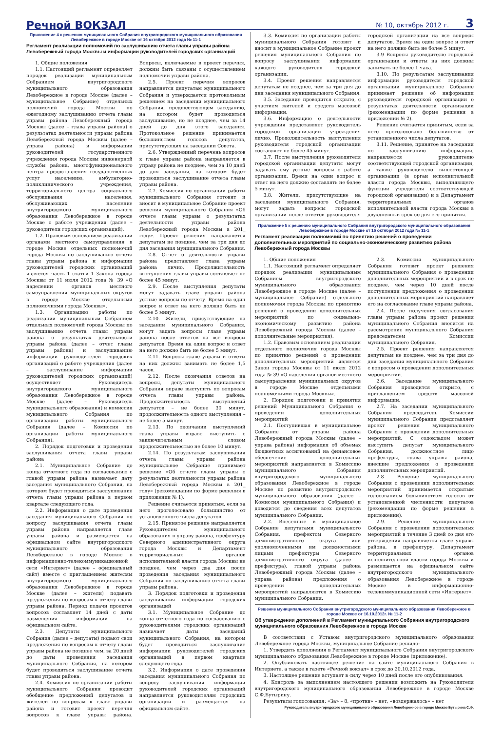Речной ВОКЗАЛ
№ 10, октябрь 2012 г. 3
Приложение 4 к решению муниципального Собрания внутригородского муниципального образования Левобережное в городе Москве от 16 октября 2012 года № 11-1
Регламент реализации полномочий по заслушиванию отчета главы управы района Левобережный города Москвы и информации руководителей городских организаций
1. Общие положения
1.1. Настоящий регламент определяет порядок реализации муниципальным Собранием внутригородского муниципального образования Левобережное в городе Москве (далее – муниципальное Собрание) отдельных полномочий города Москвы по ежегодному заслушиванию отчета главы управы района Левобережный города Москвы (далее – глава управы района) о результатах деятельности управы района Левобережный города Москвы (далее – управа района) и информации руководителей государственного учреждения города Москвы инженерной службы района, многофункционального центра предоставления государственных услуг населению, амбулаторно-поликлинического учреждения, территориального центра социального обслуживания населения, обслуживающих население внутригородского муниципального образования Левобережное в городе Москве о работе учреждения (далее – руководители городских организаций).
1.2. Правовым основанием реализации органами местного самоуправления в городе Москве отдельных полномочий города Москвы по заслушиванию отчета главы управы района и информации руководителей городских организаций является часть 1 статьи 1 Закона города Москвы от 11 июля 2012 года № 39 «О наделении органов местного самоуправления муниципальных округов в городе Москве отдельными полномочиями города Москвы».
1.3. Организацию работы по реализации муниципальным Собранием отдельных полномочий города Москвы по заслушиванию отчета главы управы района о результатах деятельности управы района (далее – отчет главы управы района) и заслушиванию информации руководителей городских организаций о работе учреждения (далее – заслушивание информации руководителей городских организаций) осуществляет Руководитель внутригородского муниципального образования Левобережное в городе Москве (далее – Руководитель муниципального образования) и комиссия муниципального Собрания по организации работы муниципального Собрания (далее – Комиссия по организации работы муниципального Собрания).
2. Порядок подготовки и проведения заслушивания отчета главы управы района
2.1. Муниципальное Собрание до конца отчетного года по согласованию с главой управы района назначает дату заседания муниципального Собрания, на котором будет проводиться заслушивание отчета главы управы района в первом квартале следующего года.
2.2. Информация о дате проведения заседания муниципального Собрания по вопросу заслушивания отчета главы управы района направляется главе управы района и размещается на официальном сайте внутригородского муниципального образования Левобережное в городе Москве в информационно-телекоммуникационной сети «Интернет» (далее – официальный сайт) вместе с приглашением жителям внутригородского муниципального образования Левобережное в городе Москве (далее – жители) подавать предложения по вопросам к отчету главы управы района. Период подачи проектов вопросов составляет 14 дней с даты размещения информации на официальном сайте.
2.3. Депутаты муниципального Собрания (далее – депутаты) подают свои предложения по вопросам к отчету главы управы района не позднее чем, за 20 дней до даты проведения заседания муниципального Собрания, на котором будет проводиться заслушивание отчета главы управы района.
2.4. Комиссия по организации работы муниципального Собрания проводит обобщение предложений депутатов и жителей по вопросам к главе управы района и готовит проект перечня вопросов к главе управы района. Вопросы, включаемые в проект перечня, должны быть связаны с осуществлением полномочий управы района.
2.5. Проект перечня вопросов направляется депутатам муниципального Собрания и утверждается протокольным решением на заседании муниципального Собрания, предшествующем заседанию, на котором будет проводиться заслушивание, но не позднее, чем за 14 дней до дня этого заседания. Протокольное решение принимается большинством голосов депутатов, присутствующих на заседании Совета.
2.6. Утвержденный перечень вопросов к главе управы района направляется в управу района не позднее, чем за 10 дней до дня заседания, на котором будет проводиться заслушивание отчета главы управы района.
2.7. Комиссия по организации работы муниципального Собрания готовит и вносит в муниципальное Собрание проект решения муниципального Собрания «Об отчете главы управы о результатах деятельности управы района Левобережный города Москвы в 201_ году». Проект решения направляется депутатам не позднее, чем за три дня до дня заседания муниципального Собрания.
2.8. Отчет о деятельности управы района представляет глава управы района лично. Продолжительность выступления главы управы составляет не более 45 минут.
2.9. После выступления депутаты могут задавать главе управы района устные вопросы по отчету. Время на один вопрос и ответ на него должно быть не более 5 минут.
2.10. Жители, присутствующие на заседании муниципального Собрания, могут задать вопросы главе управы района после ответов на все вопросы депутатов. Время на один вопрос и ответ на него должно быть не более 5 минут.
2.11. Вопросы главе управы и ответы на них должны занимать не более 1,5 часов.
2.12. После окончания ответов на вопросы, депутаты муниципального Собрания вправе выступить по вопросам отчета главы управы района. Продолжительность выступлений депутатов – не более 30 минут, продолжительность одного выступления – не более 5 минут.
2.13. По окончании выступлений глава управы вправе выступить с заключительным словом продолжительностью не более 10 минут.
2.14. По результатам заслушивания отчета главы управы района муниципальное Собрание принимает решение «Об отчете главы управы о результатах деятельности управы района Левобережный города Москвы в 201_ году» (рекомендации по форме решения в приложении № 1).
Решение считается принятым, если за него проголосовало большинство от установленного числа депутатов.
2.15. Принятое решение направляется Руководителем муниципального образования в управу района, префектуру Северного административного округа города Москвы и Департамент территориальных органов исполнительной власти города Москвы не позднее, чем через два дня после проведения заседания муниципального Собрания по заслушиванию отчета главы управы района.
3. Порядок подготовки и проведения заслушивания информации городских организаций
3.1. Муниципальное Собрание до конца отчетного года по согласованию с руководителями городских организаций назначает даты заседаний муниципального Собрания, на котором будет проводиться заслушивание информации руководителей городских организаций в первом квартале следующего года.
3.2. Информация о дате проведения заседания муниципального Собрания по вопросу заслушивания информации руководителей городских организаций направляется руководителям городских организаций и размещается на официальном сайте.
3.3. Комиссия по организации работы муниципального Собрания готовит и вносит в муниципальное Собрание проект решения муниципального Собрания по вопросу заслушивания информации каждого руководителя городской организации.
3.4. Проект решения направляется депутатам не позднее, чем за три дня до дня заседания муниципального Собрания.
3.5. Заседание проводится открыто, с участием жителей и средств массовой информации.
3.6. Информацию о деятельности учреждения представляет руководитель городской организации учреждения лично. Продолжительность выступления руководителя городской организации составляет не более 45 минут.
3.7. После выступления руководителя городской организации депутаты могут задавать ему устные вопросы о работе организации. Время на один вопрос и ответ на него должно составлять не более 5 минут.
3.8. Жители, присутствующие на заседании муниципального Собрания, могут задать вопросы городской организации после ответов руководителя городской организации на все вопросы депутатов. Время на один вопрос и ответ на него должно быть не более 5 минут.
3.9 Вопросы руководителю городской организации и ответы на них должны занимать не более 1 часа.
3.10. По результатам заслушивания информации руководителя городской организации муниципальное Собрание принимает решение об информации руководителя городской организации о результатах деятельности организации (рекомендации по форме решения в приложении № 2).
Решение считается принятым, если за него проголосовало большинство от установленного числа депутатов.
3.11. Решение, принятое на заседании по заслушиванию информации, направляется руководителю соответствующей городской организации, а также руководителю вышестоящей организации (в орган исполнительной власти города Москвы, выполняющего функции учредителя соответствующей городской организации) и в Департамент территориальных органов исполнительной власти города Москвы в двухдневный срок со дня его принятия.
Приложение 5 к решению муниципального Собрания внутригородского муниципального образования Левобережное в городе Москве от 16 октября 2012 года № 11-1
Регламент реализации полномочий по принятию решений о проведении дополнительных мероприятий по социально-экономическому развитию района Левобережный города Москвы
1. Общие положения
1.1. Настоящий регламент определяет порядок реализации муниципальным Собранием внутригородского муниципального образования Левобережное в городе Москве (далее – муниципальное Собрание) отдельного полномочия города Москвы по принятию решений о проведении дополнительных мероприятий по социально-экономическому развитию района Левобережный города Москвы (далее – дополнительные мероприятия).
1.2. Правовым основанием реализации отдельного полномочия города Москвы по принятию решений о проведении дополнительных мероприятий является Закон города Москвы от 11 июля 2012 года № 39 «О наделении органов местного самоуправления муниципальных округов в городе Москве отдельными полномочиями города Москвы».
2. Порядок подготовки и принятия решений Муниципального Собрания о проведении дополнительных мероприятий
2.1. Поступившая в муниципальное Собрание от управы района Левобережный города Москвы (далее – управа района) информация об объемах бюджетных ассигнований на финансовое обеспечение дополнительных мероприятий направляется в Комиссию муниципального Собрания внутригородского муниципального образования Левобережное в городе Москве по развитию внутригородского муниципального образования (далее – Комиссия муниципального Собрания) и доводится до сведения всех депутатов муниципального Собрания.
2.2. Внесенные в муниципальное Собрание депутатами муниципального Собрания, префектом Северного административного округа или уполномоченными им должностными лицами префектуры Северного административного округа (далее – префектура), главой управы района Левобережный города Москвы (далее – управа района) предложения о проведении дополнительных мероприятий направляются в Комиссию муниципального Собрания.
2.3. Комиссия муниципального Собрания готовит проект решения муниципального Собрания о проведении дополнительных мероприятий и в срок не позднее, чем через 10 дней после поступления предложения о проведении дополнительных мероприятий направляет его на согласование главе управы района.
2.4. После получения согласования главы управы района проект решения муниципального Собрания вносится на рассмотрение муниципального Собрания председателем Комиссии муниципального Собрания.
2.5. Проект решения направляется депутатам не позднее, чем за три дня до дня заседания муниципального Собрания с вопросом о проведении дополнительных мероприятий.
2.6. Заседание муниципального Собрания проводится открыто, с приглашением средств массовой информации.
2.7. На заседании муниципального Собрания председатель Комиссии муниципального Собрания представляет проект решения муниципального Собрания о проведении дополнительных мероприятий. С содокладом может выступить депутат муниципального Собрания, должностное лицо префектуры, глава управы района, внесшие предложения о проведении дополнительных мероприятий.
2.8 Решение муниципального Собрания о проведении дополнительных мероприятий принимается открытым голосованием большинством голосов от установленной численности депутатов (рекомендации по форме решения в приложении).
2.9. Решение муниципального Собрания о проведении дополнительных мероприятий в течение 3 дней со дня его утверждения направляется главе управы района, в префектуру, Департамент территориальных органов исполнительной власти города Москвы и размещается на официальном сайте внутригородского муниципального образования Левобережное в городе Москве в информационно-телекоммуникационной сети «Интернет».
Решение муниципального Собрания внутригородского муниципального образования Левобережное в городе Москве от 16.10.2012г. № 11-2
Об утверждении дополнений в Регламент муниципального Собрания внутригородского муниципального образования Левобережное в городе Москве
В соответствии с Уставом внутригородского муниципального образования Левобережное города Москвы, муниципальное Собрание решило:
1. Утвердить дополнения в Регламент муниципального Собрания внутригородского муниципального образования Левобережное в городе Москве (приложение).
2. Опубликовать настоящее решение на сайте муниципального Собрания в Интернете, а также в газете «Речной вокзал» в срок до 20.10.2012 года.
3. Настоящее решение вступает в силу через 10 дней после его опубликования.
4. Контроль за выполнением настоящего решения возложить на Руководителя внутригородского муниципального образования Левобережное в городе Москве С.Ф.Бутырину.
Результаты голосования: «За» – 8, «против» – нет, «воздержалось» – нет
Руководитель внутригородского муниципального образования Левобережное в городе Москве Бутырина С.Ф.